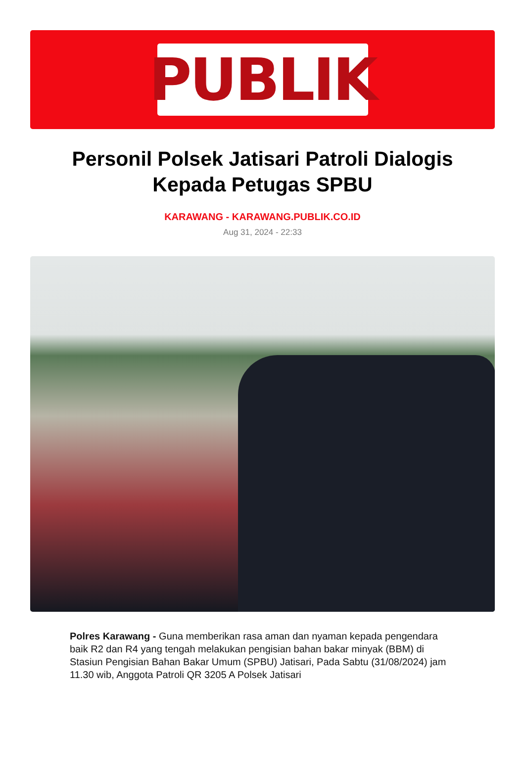PUBLIK
Personil Polsek Jatisari Patroli Dialogis Kepada Petugas SPBU
KARAWANG - KARAWANG.PUBLIK.CO.ID
Aug 31, 2024 - 22:33
Polres Karawang - Guna memberikan rasa aman dan nyaman kepada pengendara baik R2 dan R4 yang tengah melakukan pengisian bahan bakar minyak (BBM) di Stasiun Pengisian Bahan Bakar Umum (SPBU) Jatisari, Pada Sabtu (31/08/2024) jam 11.30 wib, Anggota Patroli QR 3205 A Polsek Jatisari